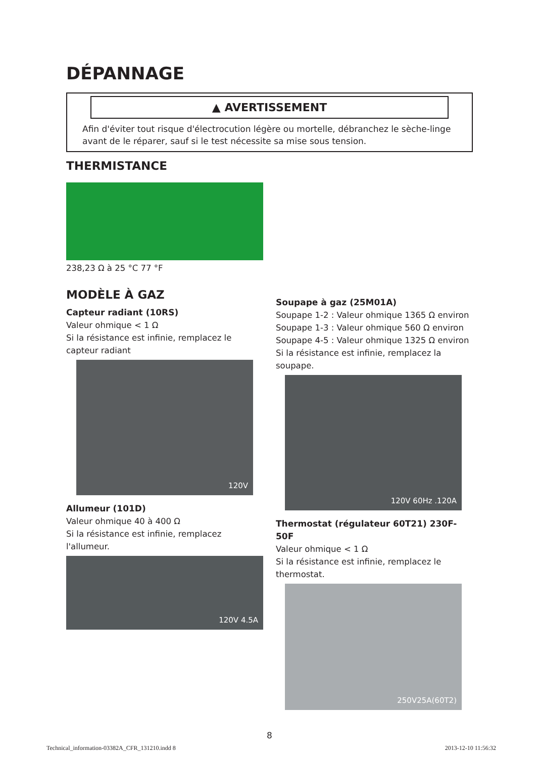DÉPANNAGE
▲ AVERTISSEMENT
Afin d'éviter tout risque d'électrocution légère ou mortelle, débranchez le sèche-linge avant de le réparer, sauf si le test nécessite sa mise sous tension.
THERMISTANCE
238,23 Ω à 25 °C 77 °F
MODÈLE À GAZ
Capteur radiant (10RS)
Valeur ohmique < 1 Ω
Si la résistance est infinie, remplacez le capteur radiant
120V
Allumeur (101D)
Valeur ohmique 40 à 400 Ω
Si la résistance est infinie, remplacez l'allumeur.
120V 4.5A
Soupape à gaz (25M01A)
Soupape 1-2 : Valeur ohmique 1365 Ω environ
Soupape 1-3 : Valeur ohmique 560 Ω environ
Soupape 4-5 : Valeur ohmique 1325 Ω environ
Si la résistance est infinie, remplacez la soupape.
120V 60Hz .120A
Thermostat (régulateur 60T21) 230F-50F
Valeur ohmique < 1 Ω
Si la résistance est infinie, remplacez le thermostat.
250V25A(60T2)
8
Technical_information-03382A_CFR_131210.indd 8 2013-12-10 11:56:32